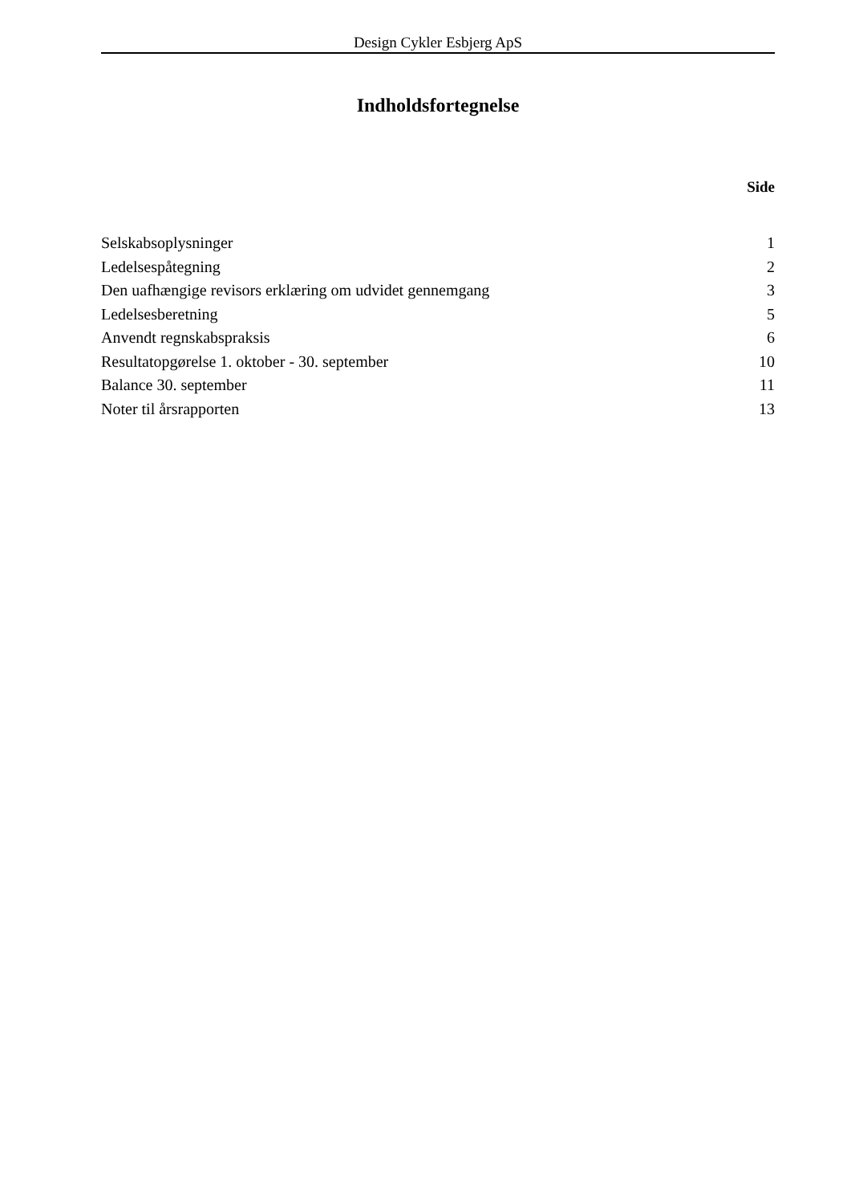Design Cykler Esbjerg ApS
Indholdsfortegnelse
Side
| Selskabsoplysninger | 1 |
| Ledelsespåtegning | 2 |
| Den uafhængige revisors erklæring om udvidet gennemgang | 3 |
| Ledelsesberetning | 5 |
| Anvendt regnskabspraksis | 6 |
| Resultatopgørelse 1. oktober - 30. september | 10 |
| Balance 30. september | 11 |
| Noter til årsrapporten | 13 |